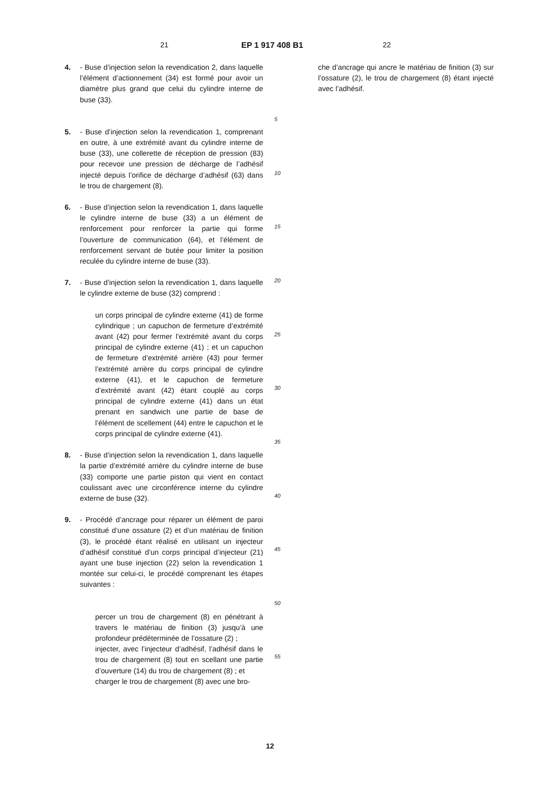21 EP 1 917 408 B1 22
4. - Buse d’injection selon la revendication 2, dans laquelle l’élément d’actionnement (34) est formé pour avoir un diamètre plus grand que celui du cylindre interne de buse (33).
5. - Buse d’injection selon la revendication 1, comprenant en outre, à une extrémité avant du cylindre interne de buse (33), une collerette de réception de pression (83) pour recevoir une pression de décharge de l’adhésif injecté depuis l’orifice de décharge d’adhésif (63) dans le trou de chargement (8).
6. - Buse d’injection selon la revendication 1, dans laquelle le cylindre interne de buse (33) a un élément de renforcement pour renforcer la partie qui forme l’ouverture de communication (64), et l’élément de renforcement servant de butée pour limiter la position reculée du cylindre interne de buse (33).
7. - Buse d’injection selon la revendication 1, dans laquelle le cylindre externe de buse (32) comprend :
un corps principal de cylindre externe (41) de forme cylindrique ; un capuchon de fermeture d’extrémité avant (42) pour fermer l’extrémité avant du corps principal de cylindre externe (41) ; et un capuchon de fermeture d’extrémité arrière (43) pour fermer l’extrémité arrière du corps principal de cylindre externe (41), et le capuchon de fermeture d’extrémité avant (42) étant couplé au corps principal de cylindre externe (41) dans un état prenant en sandwich une partie de base de l’élément de scellement (44) entre le capuchon et le corps principal de cylindre externe (41).
8. - Buse d’injection selon la revendication 1, dans laquelle la partie d’extrémité arrière du cylindre interne de buse (33) comporte une partie piston qui vient en contact coulissant avec une circonférence interne du cylindre externe de buse (32).
9. - Procédé d’ancrage pour réparer un élément de paroi constitué d’une ossature (2) et d’un matériau de finition (3), le procédé étant réalisé en utilisant un injecteur d’adhésif constitué d’un corps principal d’injecteur (21) ayant une buse injection (22) selon la revendication 1 montée sur celui-ci, le procédé comprenant les étapes suivantes :
percer un trou de chargement (8) en pénétrant à travers le matériau de finition (3) jusqu’à une profondeur prédéterminée de l’ossature (2) ;
injecter, avec l’injecteur d’adhésif, l’adhésif dans le trou de chargement (8) tout en scellant une partie d’ouverture (14) du trou de chargement (8) ; et
charger le trou de chargement (8) avec une bro-
5
10
15
20
25
30
35
40
45
50
55
che d’ancrage qui ancre le matériau de finition (3) sur l’ossature (2), le trou de chargement (8) étant injecté avec l’adhésif.
12